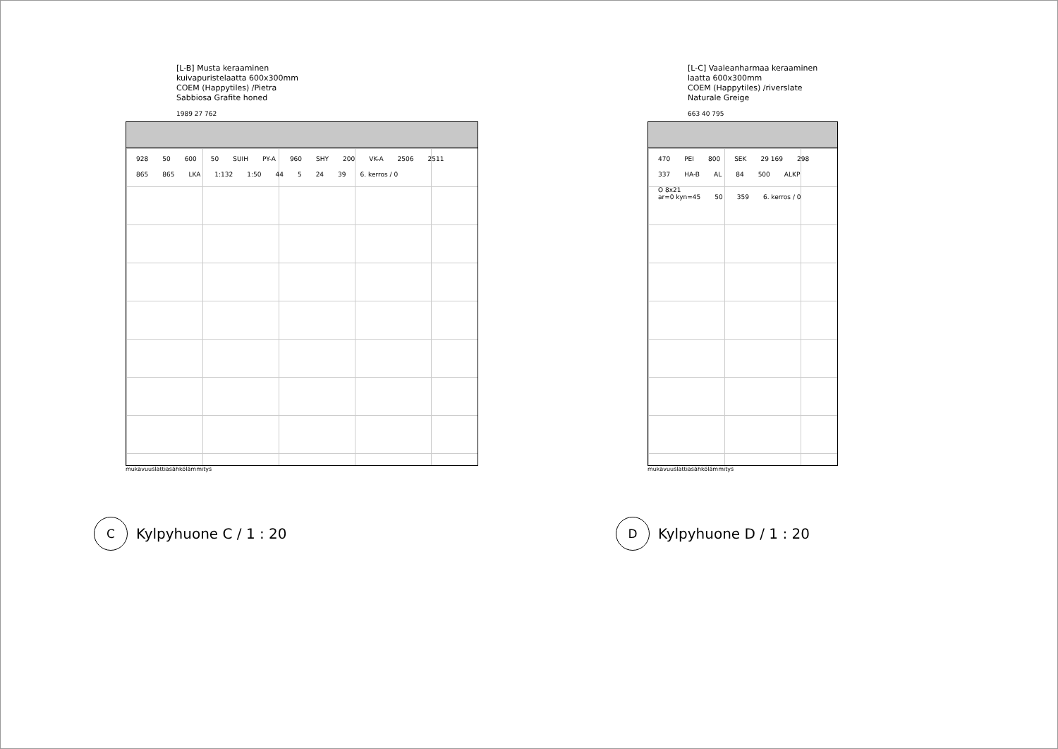[L-B] Musta keraaminen
kuivapuristelaatta 600x300mm
COEM (Happytiles) /Pietra
Sabbiosa Grafite honed
1989 27 762
928 50 600 50 SUIH PY-A 960 SHY 200 VK-A 2506 2511 865 865 LKA 1:132 1:50 44 5 24 39 6. kerros / 0
mukavuuslattiasähkölämmitys
C
Kylpyhuone C / 1 : 20
[L-C] Vaaleanharmaa keraaminen
laatta 600x300mm
COEM (Happytiles) /riverslate
Naturale Greige
663 40 795
470 PEI 800 SEK 29 169 298 337 HA-B AL 84 500 ALKP O 8x21
ar=0 kyn=45 50 359 6. kerros / 0
mukavuuslattiasähkölämmitys
D
Kylpyhuone D / 1 : 20